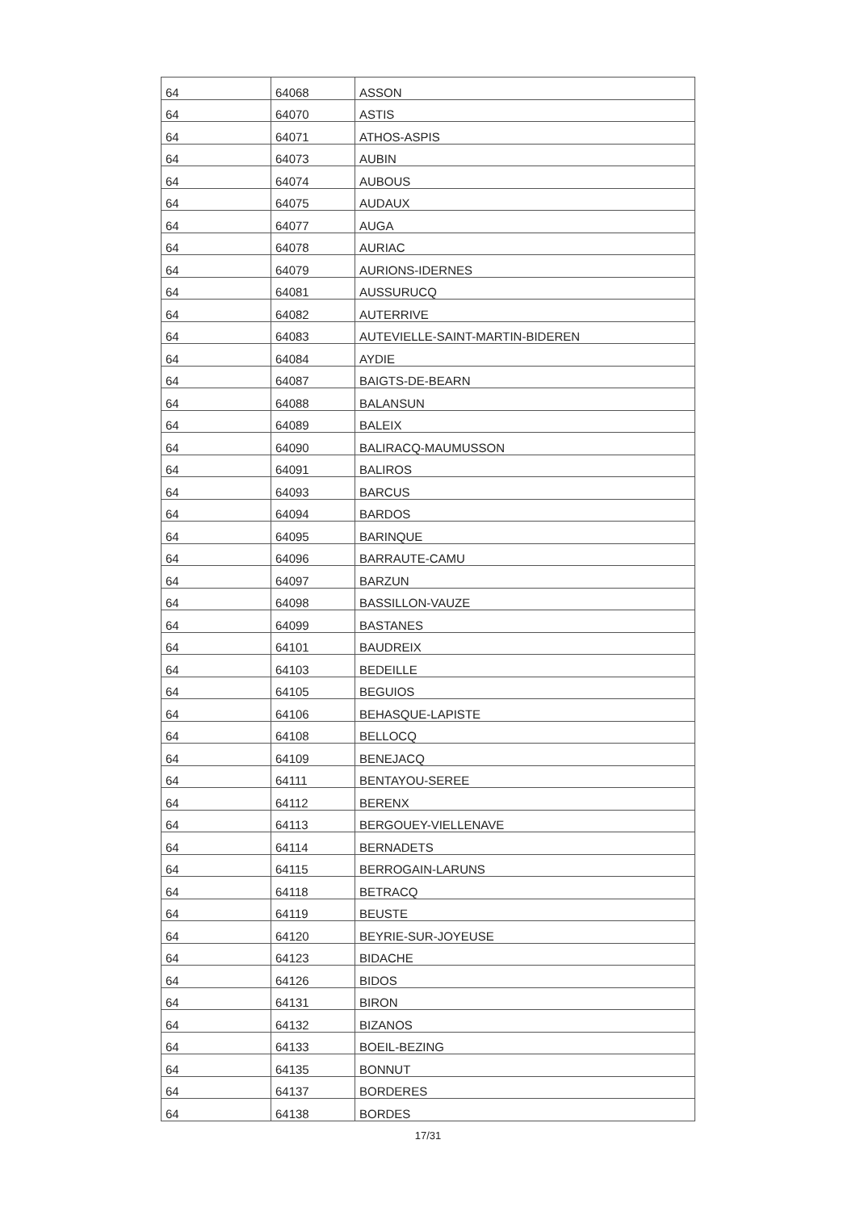| 64 | 64068 | ASSON |
| 64 | 64070 | ASTIS |
| 64 | 64071 | ATHOS-ASPIS |
| 64 | 64073 | AUBIN |
| 64 | 64074 | AUBOUS |
| 64 | 64075 | AUDAUX |
| 64 | 64077 | AUGA |
| 64 | 64078 | AURIAC |
| 64 | 64079 | AURIONS-IDERNES |
| 64 | 64081 | AUSSURUCQ |
| 64 | 64082 | AUTERRIVE |
| 64 | 64083 | AUTEVIELLE-SAINT-MARTIN-BIDEREN |
| 64 | 64084 | AYDIE |
| 64 | 64087 | BAIGTS-DE-BEARN |
| 64 | 64088 | BALANSUN |
| 64 | 64089 | BALEIX |
| 64 | 64090 | BALIRACQ-MAUMUSSON |
| 64 | 64091 | BALIROS |
| 64 | 64093 | BARCUS |
| 64 | 64094 | BARDOS |
| 64 | 64095 | BARINQUE |
| 64 | 64096 | BARRAUTE-CAMU |
| 64 | 64097 | BARZUN |
| 64 | 64098 | BASSILLON-VAUZE |
| 64 | 64099 | BASTANES |
| 64 | 64101 | BAUDREIX |
| 64 | 64103 | BEDEILLE |
| 64 | 64105 | BEGUIOS |
| 64 | 64106 | BEHASQUE-LAPISTE |
| 64 | 64108 | BELLOCQ |
| 64 | 64109 | BENEJACQ |
| 64 | 64111 | BENTAYOU-SEREE |
| 64 | 64112 | BERENX |
| 64 | 64113 | BERGOUEY-VIELLENAVE |
| 64 | 64114 | BERNADETS |
| 64 | 64115 | BERROGAIN-LARUNS |
| 64 | 64118 | BETRACQ |
| 64 | 64119 | BEUSTE |
| 64 | 64120 | BEYRIE-SUR-JOYEUSE |
| 64 | 64123 | BIDACHE |
| 64 | 64126 | BIDOS |
| 64 | 64131 | BIRON |
| 64 | 64132 | BIZANOS |
| 64 | 64133 | BOEIL-BEZING |
| 64 | 64135 | BONNUT |
| 64 | 64137 | BORDERES |
| 64 | 64138 | BORDES |
17/31